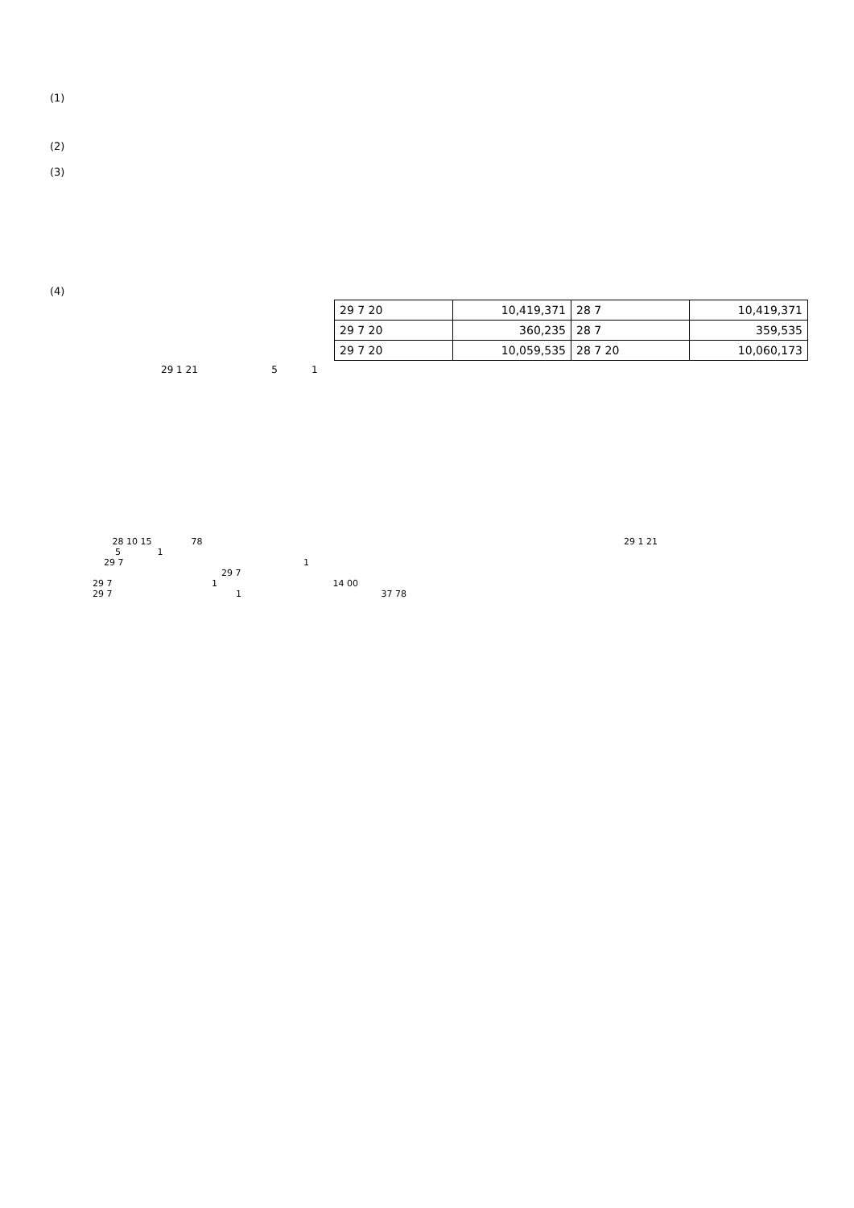(1)
(2)
(3)
(4)
| 29 7 20 | 10,419,371 | 28 7 | 10,419,371 |
| 29 7 20 | 360,235 | 28 7 | 359,535 |
| 29 7 20 | 10,059,535 | 28 7 20 | 10,060,173 |
29 1 21 5 1
28 10 15 78 29 1 21
5 1
29 7 1
29 7
29 7 1 14 00
29 7 1 37 78